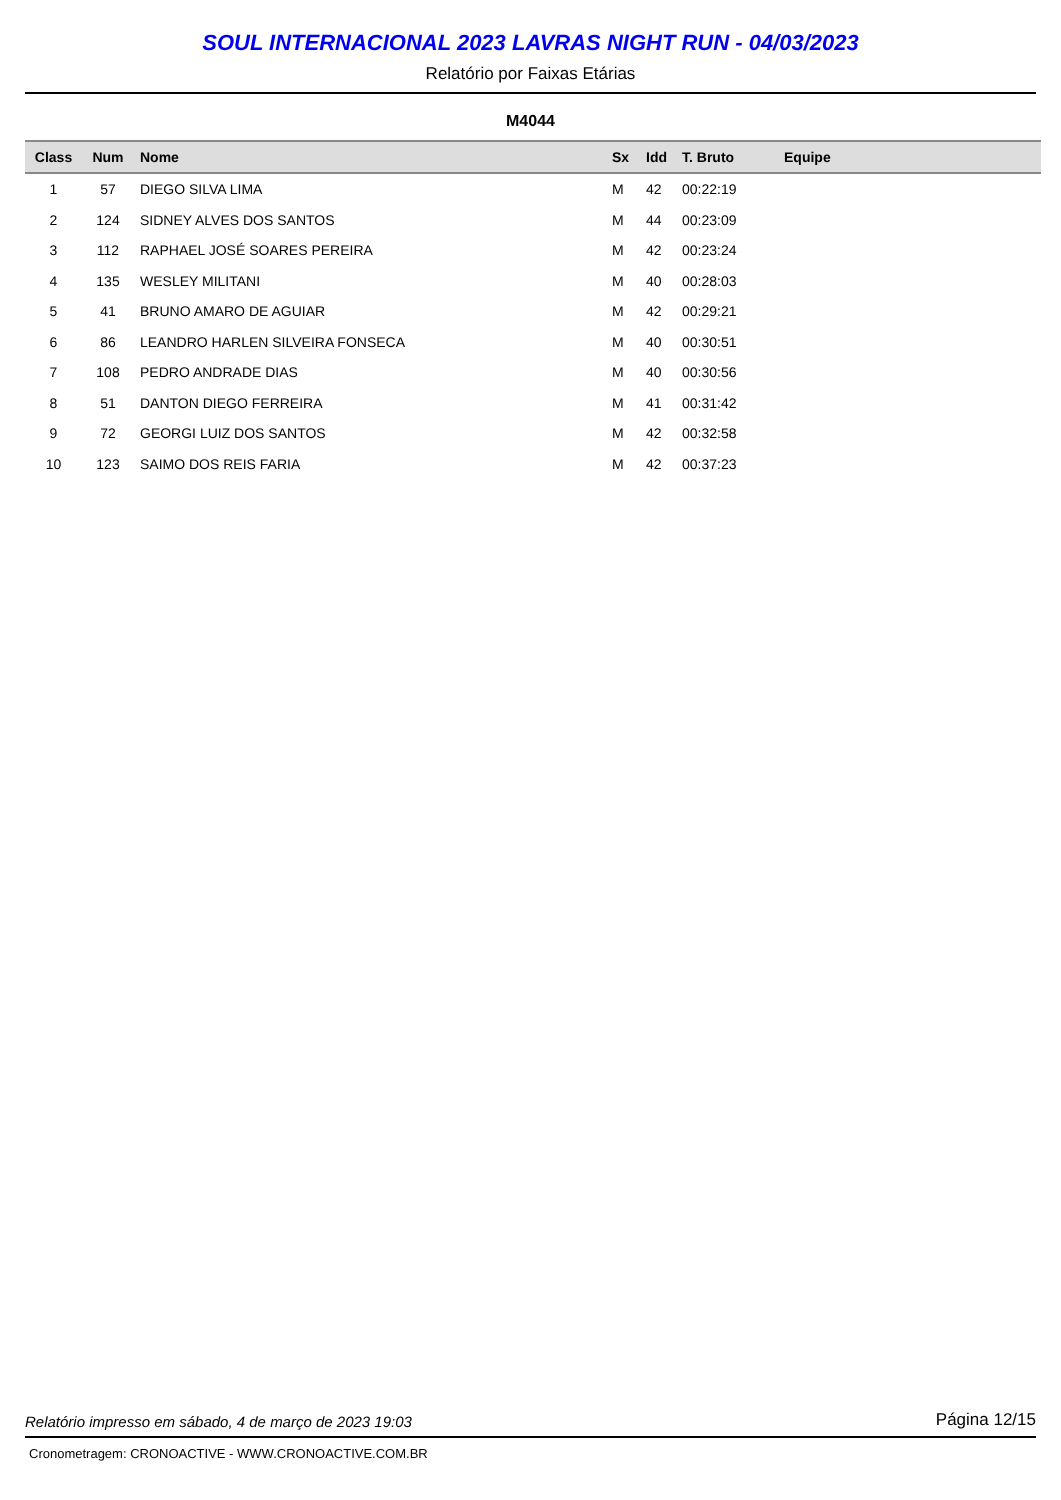SOUL INTERNACIONAL 2023 LAVRAS NIGHT RUN - 04/03/2023
Relatório por Faixas Etárias
M4044
| Class | Num | Nome | Sx | Idd | T. Bruto | Equipe |
| --- | --- | --- | --- | --- | --- | --- |
| 1 | 57 | DIEGO SILVA LIMA | M | 42 | 00:22:19 | |
| 2 | 124 | SIDNEY ALVES DOS SANTOS | M | 44 | 00:23:09 | |
| 3 | 112 | RAPHAEL JOSÉ SOARES PEREIRA | M | 42 | 00:23:24 | |
| 4 | 135 | WESLEY MILITANI | M | 40 | 00:28:03 | |
| 5 | 41 | BRUNO AMARO DE AGUIAR | M | 42 | 00:29:21 | |
| 6 | 86 | LEANDRO HARLEN SILVEIRA FONSECA | M | 40 | 00:30:51 | |
| 7 | 108 | PEDRO ANDRADE DIAS | M | 40 | 00:30:56 | |
| 8 | 51 | DANTON DIEGO FERREIRA | M | 41 | 00:31:42 | |
| 9 | 72 | GEORGI LUIZ DOS SANTOS | M | 42 | 00:32:58 | |
| 10 | 123 | SAIMO DOS REIS FARIA | M | 42 | 00:37:23 | |
Relatório impresso em sábado, 4 de março de 2023 19:03 Página 12/15
Cronometragem: CRONOACTIVE - WWW.CRONOACTIVE.COM.BR